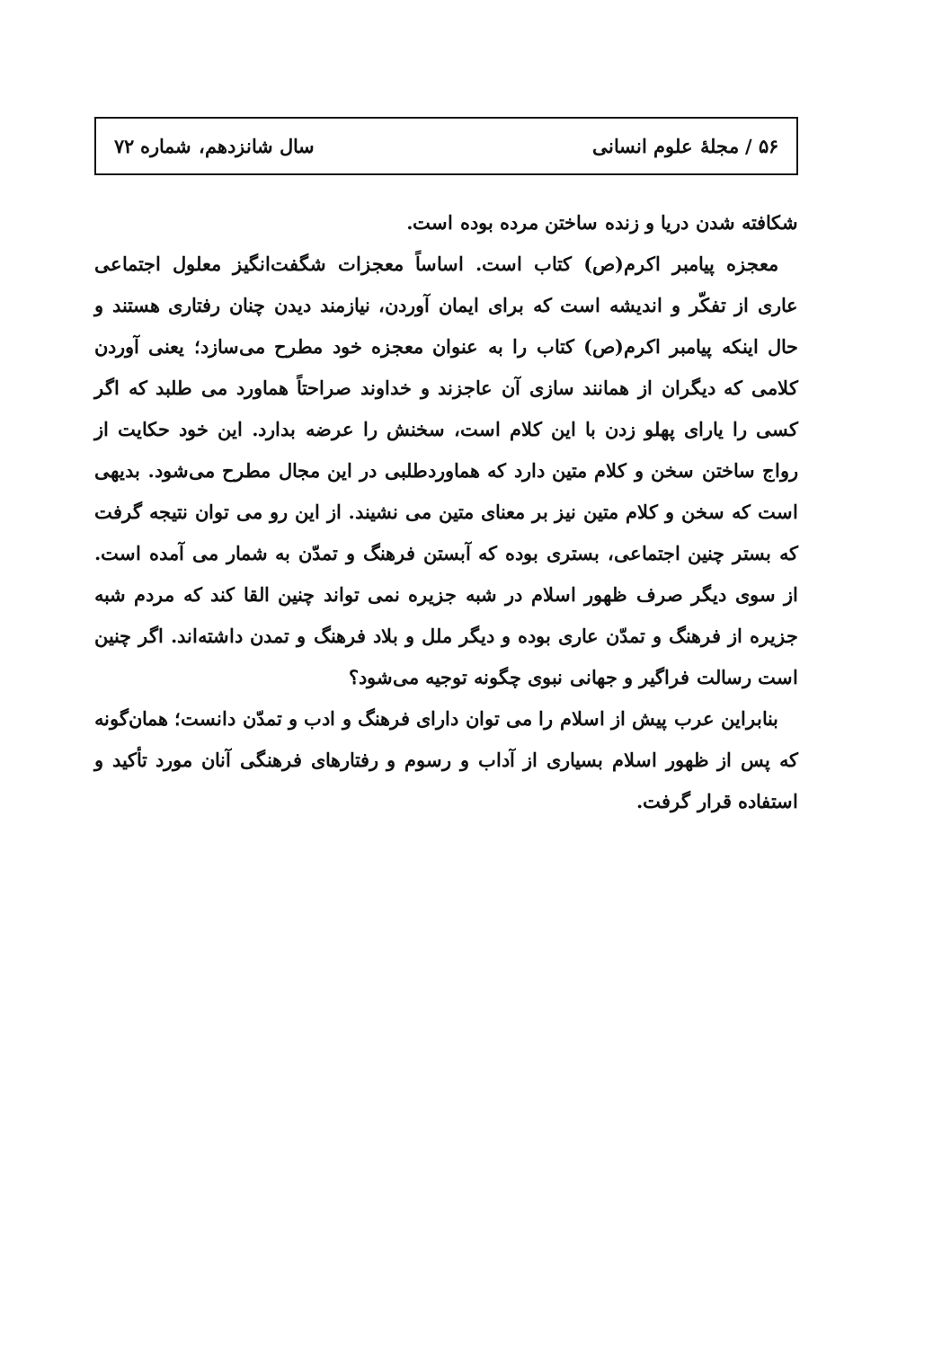۵۶ / مجلهٔ علوم انسانی سال شانزدهم، شماره ۷۲
شکافته شدن دریا و زنده ساختن مرده بوده است.
معجزه پیامبر اکرم(ص) کتاب است. اساساً معجزات شگفت‌انگیز معلول اجتماعی عاری از تفکّر و اندیشه است که برای ایمان آوردن، نیازمند دیدن چنان رفتاری هستند و حال اینکه پیامبر اکرم(ص) کتاب را به عنوان معجزه خود مطرح می‌سازد؛ یعنی آوردن کلامی که دیگران از همانند سازی آن عاجزند و خداوند صراحتاً هماورد می طلبد که اگر کسی را یارای پهلو زدن با این کلام است، سخنش را عرضه بدارد. این خود حکایت از رواج ساختن سخن و کلام متین دارد که هماوردطلبی در این مجال مطرح می‌شود. بدیهی است که سخن و کلام متین نیز بر معنای متین می نشیند. از این رو می توان نتیجه گرفت که بستر چنین اجتماعی، بستری بوده که آبستن فرهنگ و تمدّن به شمار می آمده است. از سوی دیگر صرف ظهور اسلام در شبه جزیره نمی تواند چنین القا کند که مردم شبه جزیره از فرهنگ و تمدّن عاری بوده و دیگر ملل و بلاد فرهنگ و تمدن داشته‌اند. اگر چنین است رسالت فراگیر و جهانی نبوی چگونه توجیه می‌شود؟
بنابراین عرب پیش از اسلام را می توان دارای فرهنگ و ادب و تمدّن دانست؛ همان‌گونه که پس از ظهور اسلام بسیاری از آداب و رسوم و رفتارهای فرهنگی آنان مورد تأکید و استفاده قرار گرفت.